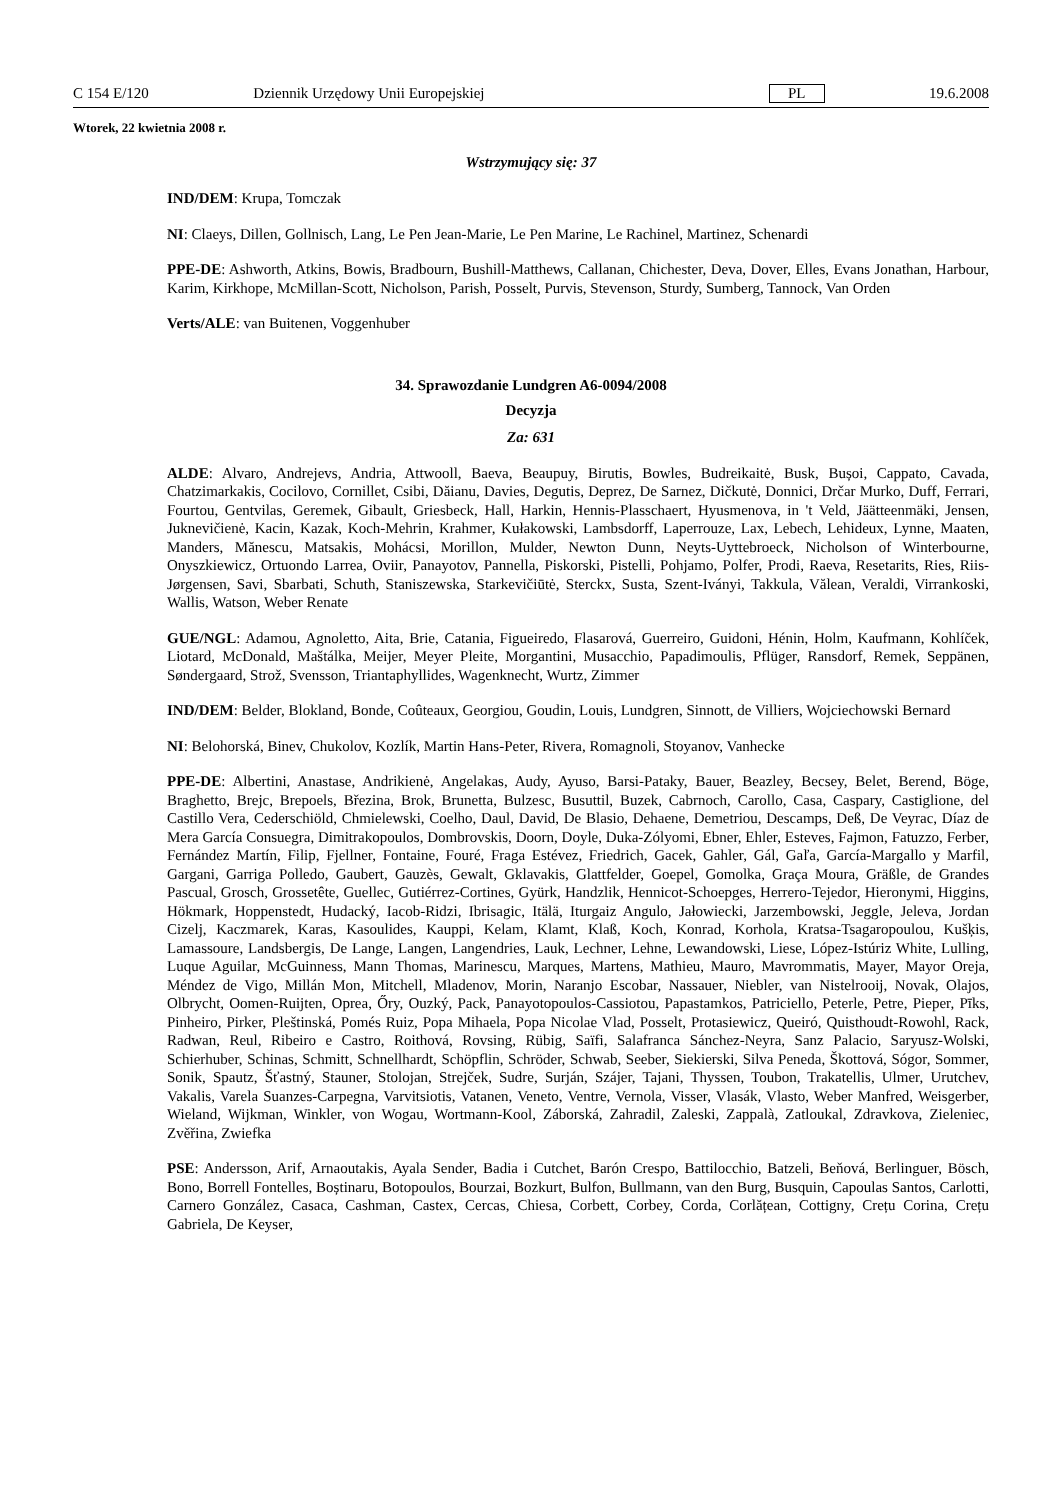C 154 E/120 Dziennik Urzędowy Unii Europejskiej PL 19.6.2008
Wtorek, 22 kwietnia 2008 r.
Wstrzymujący się: 37
IND/DEM: Krupa, Tomczak
NI: Claeys, Dillen, Gollnisch, Lang, Le Pen Jean-Marie, Le Pen Marine, Le Rachinel, Martinez, Schenardi
PPE-DE: Ashworth, Atkins, Bowis, Bradbourn, Bushill-Matthews, Callanan, Chichester, Deva, Dover, Elles, Evans Jonathan, Harbour, Karim, Kirkhope, McMillan-Scott, Nicholson, Parish, Posselt, Purvis, Stevenson, Sturdy, Sumberg, Tannock, Van Orden
Verts/ALE: van Buitenen, Voggenhuber
34. Sprawozdanie Lundgren A6-0094/2008
Decyzja
Za: 631
ALDE: Alvaro, Andrejevs, Andria, Attwooll, Baeva, Beaupuy, Birutis, Bowles, Budreikaitė, Busk, Bușoi, Cappato, Cavada, Chatzimarkakis, Cocilovo, Cornillet, Csibi, Dăianu, Davies, Degutis, Deprez, De Sarnez, Dičkutė, Donnici, Drčar Murko, Duff, Ferrari, Fourtou, Gentvilas, Geremek, Gibault, Griesbeck, Hall, Harkin, Hennis-Plasschaert, Hyusmenova, in 't Veld, Jäätteenmäki, Jensen, Juknevičienė, Kacin, Kazak, Koch-Mehrin, Krahmer, Kułakowski, Lambsdorff, Laperrouze, Lax, Lebech, Lehideux, Lynne, Maaten, Manders, Mănescu, Matsakis, Mohácsi, Morillon, Mulder, Newton Dunn, Neyts-Uyttebroeck, Nicholson of Winterbourne, Onyszkiewicz, Ortuondo Larrea, Oviir, Panayotov, Pannella, Piskorski, Pistelli, Pohjamo, Polfer, Prodi, Raeva, Resetarits, Ries, Riis-Jørgensen, Savi, Sbarbati, Schuth, Staniszewska, Starkevičiūtė, Sterckx, Susta, Szent-Iványi, Takkula, Vălean, Veraldi, Virrankoski, Wallis, Watson, Weber Renate
GUE/NGL: Adamou, Agnoletto, Aita, Brie, Catania, Figueiredo, Flasarová, Guerreiro, Guidoni, Hénin, Holm, Kaufmann, Kohlíček, Liotard, McDonald, Maštálka, Meijer, Meyer Pleite, Morgantini, Musacchio, Papadimoulis, Pflüger, Ransdorf, Remek, Seppänen, Søndergaard, Strož, Svensson, Triantaphyllides, Wagenknecht, Wurtz, Zimmer
IND/DEM: Belder, Blokland, Bonde, Coûteaux, Georgiou, Goudin, Louis, Lundgren, Sinnott, de Villiers, Wojciechowski Bernard
NI: Belohorská, Binev, Chukolov, Kozlík, Martin Hans-Peter, Rivera, Romagnoli, Stoyanov, Vanhecke
PPE-DE: Albertini, Anastase, Andrikienė, Angelakas, Audy, Ayuso, Barsi-Pataky, Bauer, Beazley, Becsey, Belet, Berend, Böge, Braghetto, Brejc, Brepoels, Březina, Brok, Brunetta, Bulzesc, Busuttil, Buzek, Cabrnoch, Carollo, Casa, Caspary, Castiglione, del Castillo Vera, Cederschiöld, Chmielewski, Coelho, Daul, David, De Blasio, Dehaene, Demetriou, Descamps, Deß, De Veyrac, Díaz de Mera García Consuegra, Dimitrakopoulos, Dombrovskis, Doorn, Doyle, Duka-Zólyomi, Ebner, Ehler, Esteves, Fajmon, Fatuzzo, Ferber, Fernández Martín, Filip, Fjellner, Fontaine, Fouré, Fraga Estévez, Friedrich, Gacek, Gahler, Gál, Gaľa, García-Margallo y Marfil, Gargani, Garriga Polledo, Gaubert, Gauzès, Gewalt, Gklavakis, Glattfelder, Goepel, Gomolka, Graça Moura, Gräßle, de Grandes Pascual, Grosch, Grossetête, Guellec, Gutiérrez-Cortines, Gyürk, Handzlik, Hennicot-Schoepges, Herrero-Tejedor, Hieronymi, Higgins, Hökmark, Hoppenstedt, Hudacký, Iacob-Ridzi, Ibrisagic, Itälä, Iturgaiz Angulo, Jałowiecki, Jarzembowski, Jeggle, Jeleva, Jordan Cizelj, Kaczmarek, Karas, Kasoulides, Kauppi, Kelam, Klamt, Klaß, Koch, Konrad, Korhola, Kratsa-Tsagaropoulou, Kušķis, Lamassoure, Landsbergis, De Lange, Langen, Langendries, Lauk, Lechner, Lehne, Lewandowski, Liese, López-Istúriz White, Lulling, Luque Aguilar, McGuinness, Mann Thomas, Marinescu, Marques, Martens, Mathieu, Mauro, Mavrommatis, Mayer, Mayor Oreja, Méndez de Vigo, Millán Mon, Mitchell, Mladenov, Morin, Naranjo Escobar, Nassauer, Niebler, van Nistelrooij, Novak, Olajos, Olbrycht, Oomen-Ruijten, Oprea, Őry, Ouzký, Pack, Panayotopoulos-Cassiotou, Papastamkos, Patriciello, Peterle, Petre, Pieper, Pīks, Pinheiro, Pirker, Pleštinská, Pomés Ruiz, Popa Mihaela, Popa Nicolae Vlad, Posselt, Protasiewicz, Queiró, Quisthoudt-Rowohl, Rack, Radwan, Reul, Ribeiro e Castro, Roithová, Rovsing, Rübig, Saïfi, Salafranca Sánchez-Neyra, Sanz Palacio, Saryusz-Wolski, Schierhuber, Schinas, Schmitt, Schnellhardt, Schöpflin, Schröder, Schwab, Seeber, Siekierski, Silva Peneda, Škottová, Sógor, Sommer, Sonik, Spautz, Šťastný, Stauner, Stolojan, Strejček, Sudre, Surján, Szájer, Tajani, Thyssen, Toubon, Trakatellis, Ulmer, Urutchev, Vakalis, Varela Suanzes-Carpegna, Varvitsiotis, Vatanen, Veneto, Ventre, Vernola, Visser, Vlasák, Vlasto, Weber Manfred, Weisgerber, Wieland, Wijkman, Winkler, von Wogau, Wortmann-Kool, Záborská, Zahradil, Zaleski, Zappalà, Zatloukal, Zdravkova, Zieleniec, Zvěřina, Zwiefka
PSE: Andersson, Arif, Arnaoutakis, Ayala Sender, Badia i Cutchet, Barón Crespo, Battilocchio, Batzeli, Beňová, Berlinguer, Bösch, Bono, Borrell Fontelles, Boștinaru, Botopoulos, Bourzai, Bozkurt, Bulfon, Bullmann, van den Burg, Busquin, Capoulas Santos, Carlotti, Carnero González, Casaca, Cashman, Castex, Cercas, Chiesa, Corbett, Corbey, Corda, Corlățean, Cottigny, Crețu Corina, Crețu Gabriela, De Keyser,